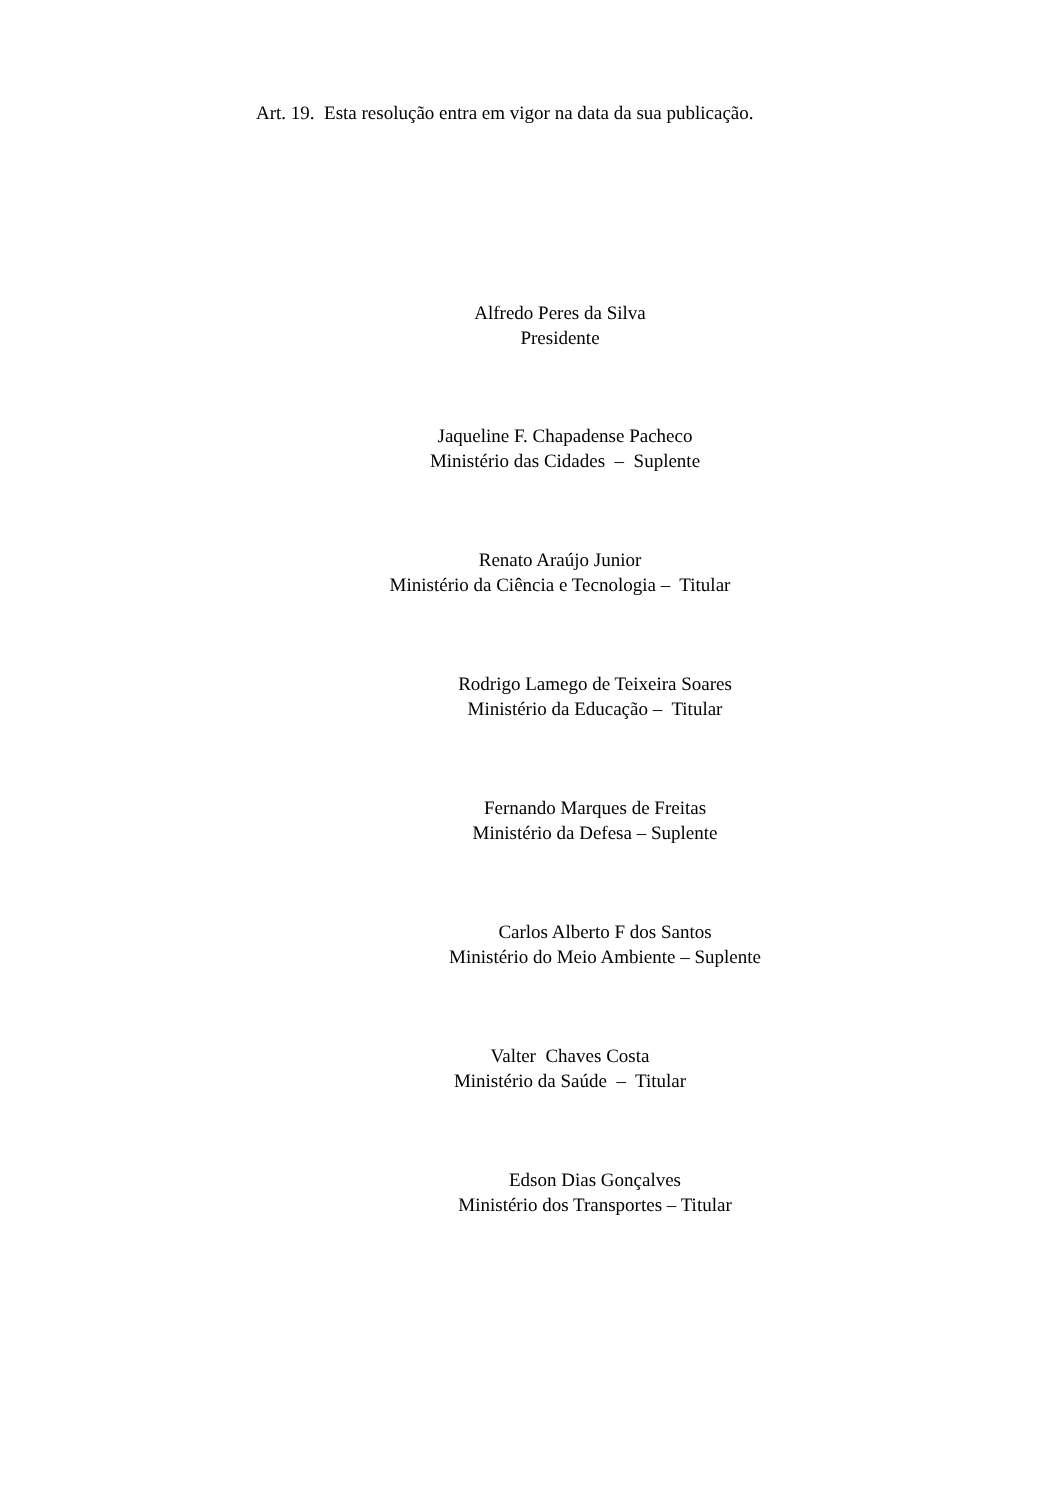Art. 19. Esta resolução entra em vigor na data da sua publicação.
Alfredo Peres da Silva
Presidente
Jaqueline F. Chapadense Pacheco
Ministério das Cidades – Suplente
Renato Araújo Junior
Ministério da Ciência e Tecnologia – Titular
Rodrigo Lamego de Teixeira Soares
Ministério da Educação – Titular
Fernando Marques de Freitas
Ministério da Defesa – Suplente
Carlos Alberto F dos Santos
Ministério do Meio Ambiente – Suplente
Valter Chaves Costa
Ministério da Saúde – Titular
Edson Dias Gonçalves
Ministério dos Transportes – Titular